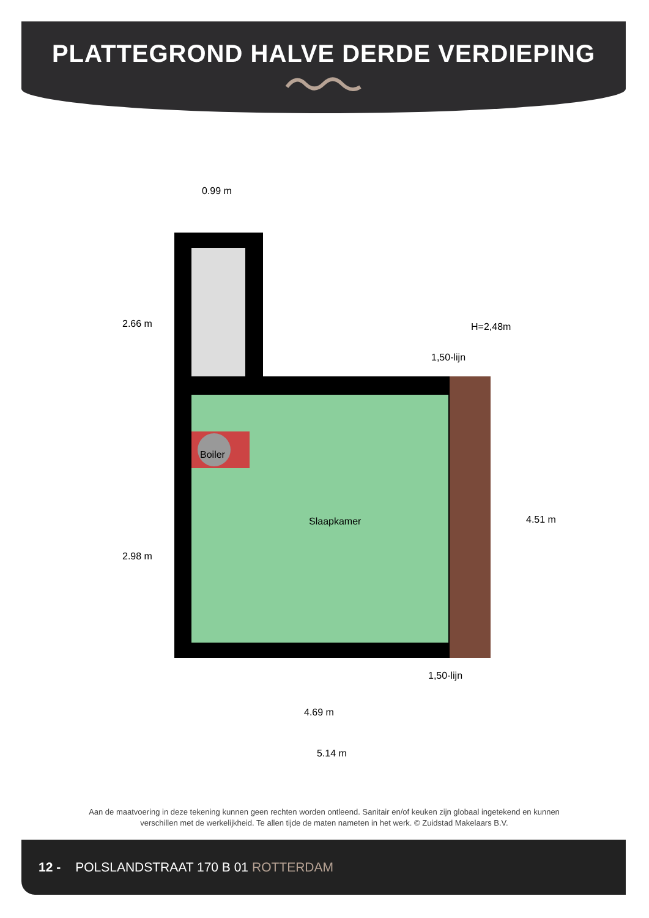PLATTEGROND HALVE DERDE VERDIEPING
0.99 m
2.66 m H=2,48m
1,50-lijn
Boiler
2.98 m
Slaapkamer 4.51 m
1,50-lijn
4.69 m
5.14 m
Aan de maatvoering in deze tekening kunnen geen rechten worden ontleend. Sanitair en/of keuken zijn globaal ingetekend en kunnen verschillen met de werkelijkheid. Te allen tijde de maten nameten in het werk. © Zuidstad Makelaars B.V.
12 - POLSLANDSTRAAT 170 B 01 ROTTERDAM